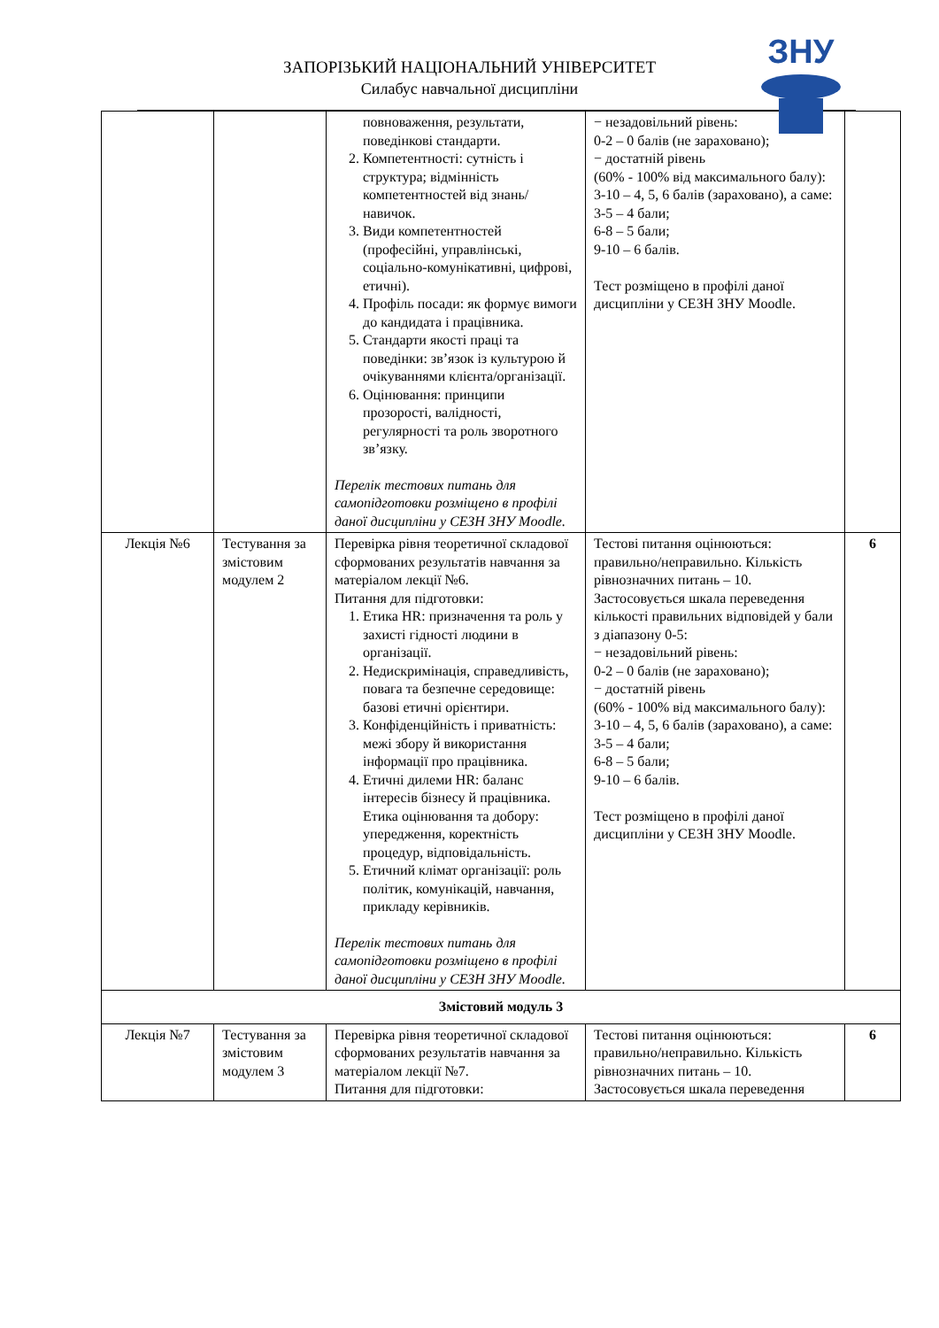ЗАПОРІЗЬКИЙ НАЦІОНАЛЬНИЙ УНІВЕРСИТЕТ
Силабус навчальної дисципліни
ЗНУ
| | | повноваження, результати, поведінкові стандарти. 2. Компетентності: сутність і структура; відмінність компетентностей від знань/навичок. 3. Види компетентностей (професійні, управлінські, соціально-комунікативні, цифрові, етичні). 4. Профіль посади: як формує вимоги до кандидата і працівника. 5. Стандарти якості праці та поведінки: зв’язок із культурою й очікуваннями клієнта/організації. 6. Оцінювання: принципи прозорості, валідності, регулярності та роль зворотного зв’язку. Перелік тестових питань для самопідготовки розміщено в профілі даної дисципліни у СЕЗН ЗНУ Moodle. | − незадовільний рівень: 0-2 – 0 балів (не зараховано); − достатній рівень (60% - 100% від максимального балу): 3-10 – 4, 5, 6 балів (зараховано), а саме: 3-5 – 4 бали; 6-8 – 5 бали; 9-10 – 6 балів. Тест розміщено в профілі даної дисципліни у СЕЗН ЗНУ Moodle. | |
| Лекція №6 | Тестування за змістовим модулем 2 | Перевірка рівня теоретичної складової сформованих результатів навчання за матеріалом лекції №6. Питання для підготовки: 1. Етика HR: призначення та роль у захисті гідності людини в організації. 2. Недискримінація, справедливість, повага та безпечне середовище: базові етичні орієнтири. 3. Конфіденційність і приватність: межі збору й використання інформації про працівника. 4. Етичні дилеми HR: баланс інтересів бізнесу й працівника. Етика оцінювання та добору: упередження, коректність процедур, відповідальність. 5. Етичний клімат організації: роль політик, комунікацій, навчання, прикладу керівників. Перелік тестових питань для самопідготовки розміщено в профілі даної дисципліни у СЕЗН ЗНУ Moodle. | Тестові питання оцінюються: правильно/неправильно. Кількість рівнозначних питань – 10. Застосовується шкала переведення кількості правильних відповідей у бали з діапазону 0-5: − незадовільний рівень: 0-2 – 0 балів (не зараховано); − достатній рівень (60% - 100% від максимального балу): 3-10 – 4, 5, 6 балів (зараховано), а саме: 3-5 – 4 бали; 6-8 – 5 бали; 9-10 – 6 балів. Тест розміщено в профілі даної дисципліни у СЕЗН ЗНУ Moodle. | 6 |
| Змістовий модуль 3 | | | | |
| Лекція №7 | Тестування за змістовим модулем 3 | Перевірка рівня теоретичної складової сформованих результатів навчання за матеріалом лекції №7. Питання для підготовки: | Тестові питання оцінюються: правильно/неправильно. Кількість рівнозначних питань – 10. Застосовується шкала переведення | 6 |